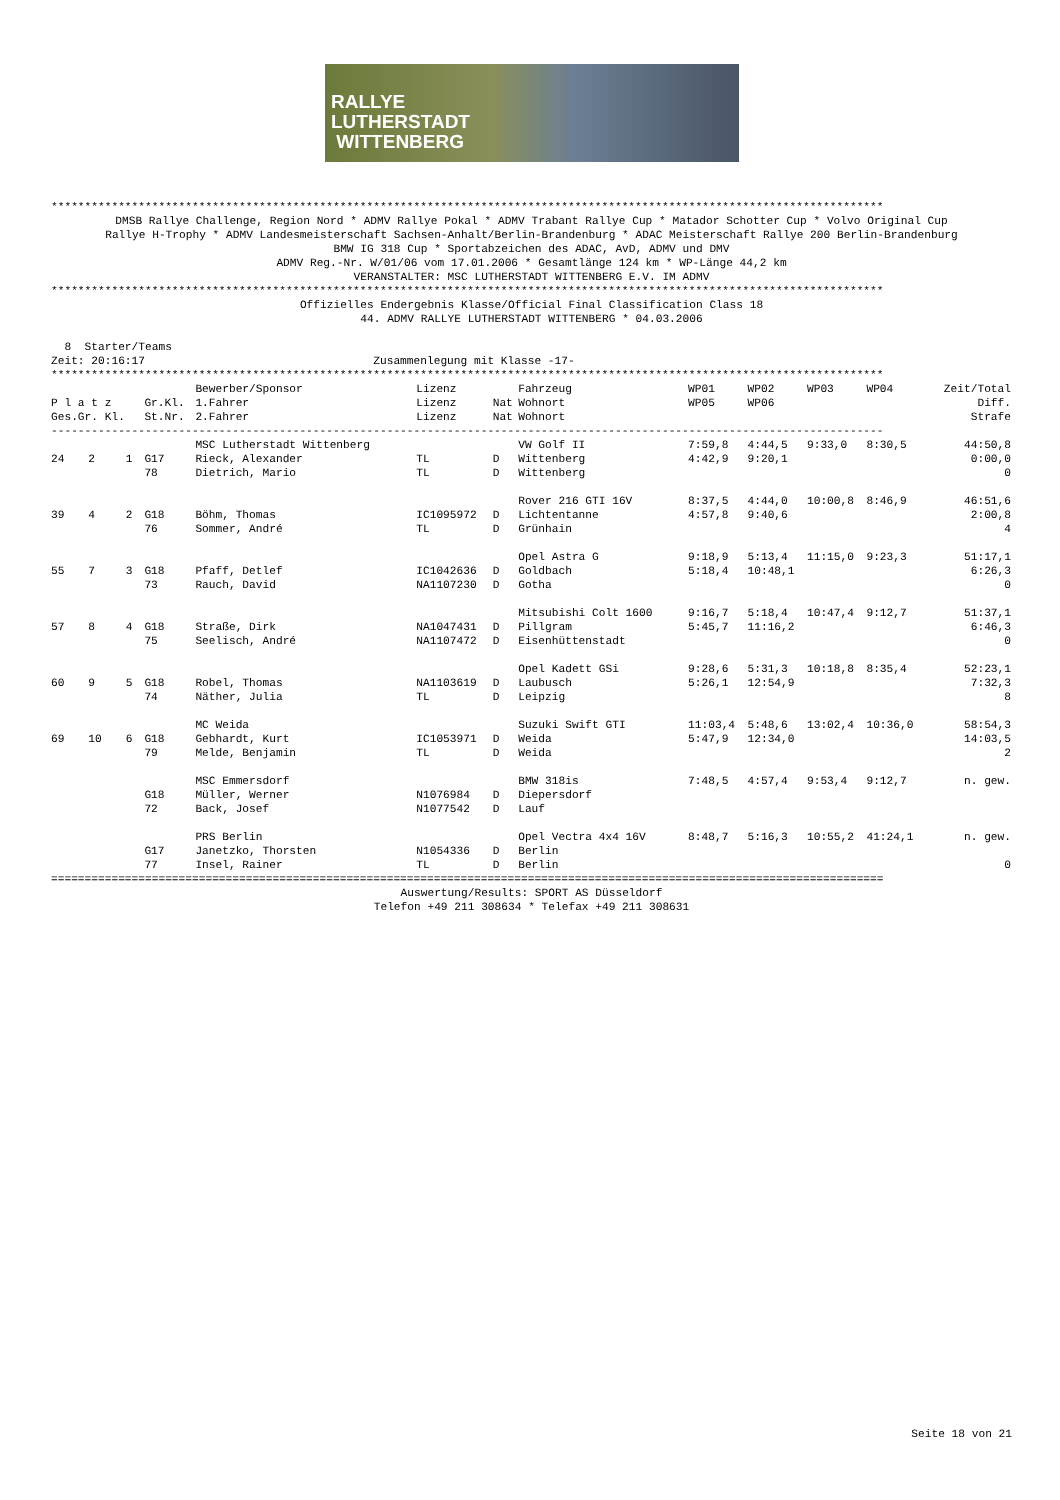RALLYE
LUTHERSTADT
WITTENBERG
****************************************************************************************************************************
DMSB Rallye Challenge, Region Nord * ADMV Rallye Pokal * ADMV Trabant Rallye Cup * Matador Schotter Cup * Volvo Original Cup
Rallye H-Trophy * ADMV Landesmeisterschaft Sachsen-Anhalt/Berlin-Brandenburg * ADAC Meisterschaft Rallye 200 Berlin-Brandenburg
BMW IG 318 Cup * Sportabzeichen des ADAC, AvD, ADMV und DMV
ADMV Reg.-Nr. W/01/06 vom 17.01.2006 * Gesamtlänge 124 km * WP-Länge 44,2 km
VERANSTALTER: MSC LUTHERSTADT WITTENBERG E.V. IM ADMV
****************************************************************************************************************************
Offizielles Endergebnis Klasse/Official Final Classification Class 18
44. ADMV RALLYE LUTHERSTADT WITTENBERG * 04.03.2006
  8  Starter/Teams
Zeit: 20:16:17                                  Zusammenlegung mit Klasse -17-
****************************************************************************************************************************
| | | | | Bewerber/Sponsor | Lizenz | | Fahrzeug | WP01 | WP02 | WP03 | WP04 | Zeit/Total |
| --- | --- | --- | --- | --- | --- | --- | --- | --- | --- | --- | --- | --- |
| P l a t z | | | Gr.Kl. | 1.Fahrer | Lizenz | Nat | Wohnort | WP05 | WP06 | | | Diff. |
| Ges.Gr. Kl. | | | St.Nr. | 2.Fahrer | Lizenz | Nat | Wohnort | | | | | Strafe |
| ---------------------------------------------------------------------------------------------------------------------------- | | | | | | | | | | | | |
| | | | | MSC Lutherstadt Wittenberg | | | VW Golf II | 7:59,8 | 4:44,5 | 9:33,0 | 8:30,5 | 44:50,8 |
| 24 | 2 | 1 | G17 | Rieck, Alexander | TL | D | Wittenberg | 4:42,9 | 9:20,1 | | | 0:00,0 |
| | | | 78 | Dietrich, Mario | TL | D | Wittenberg | | | | | 0 |
| | | | | | | | Rover 216 GTI 16V | 8:37,5 | 4:44,0 | 10:00,8 | 8:46,9 | 46:51,6 |
| 39 | 4 | 2 | G18 | Böhm, Thomas | IC1095972 | D | Lichtentanne | 4:57,8 | 9:40,6 | | | 2:00,8 |
| | | | 76 | Sommer, André | TL | D | Grünhain | | | | | 4 |
| | | | | | | | Opel Astra G | 9:18,9 | 5:13,4 | 11:15,0 | 9:23,3 | 51:17,1 |
| 55 | 7 | 3 | G18 | Pfaff, Detlef | IC1042636 | D | Goldbach | 5:18,4 | 10:48,1 | | | 6:26,3 |
| | | | 73 | Rauch, David | NA1107230 | D | Gotha | | | | | 0 |
| | | | | | | | Mitsubishi Colt 1600 | 9:16,7 | 5:18,4 | 10:47,4 | 9:12,7 | 51:37,1 |
| 57 | 8 | 4 | G18 | Straße, Dirk | NA1047431 | D | Pillgram | 5:45,7 | 11:16,2 | | | 6:46,3 |
| | | | 75 | Seelisch, André | NA1107472 | D | Eisenhüttenstadt | | | | | 0 |
| | | | | | | | Opel Kadett GSi | 9:28,6 | 5:31,3 | 10:18,8 | 8:35,4 | 52:23,1 |
| 60 | 9 | 5 | G18 | Robel, Thomas | NA1103619 | D | Laubusch | 5:26,1 | 12:54,9 | | | 7:32,3 |
| | | | 74 | Näther, Julia | TL | D | Leipzig | | | | | 8 |
| | | | | MC Weida | | | Suzuki Swift GTI | 11:03,4 | 5:48,6 | 13:02,4 | 10:36,0 | 58:54,3 |
| 69 | 10 | 6 | G18 | Gebhardt, Kurt | IC1053971 | D | Weida | 5:47,9 | 12:34,0 | | | 14:03,5 |
| | | | 79 | Melde, Benjamin | TL | D | Weida | | | | | 2 |
| | | | | MSC Emmersdorf | | | BMW 318is | 7:48,5 | 4:57,4 | 9:53,4 | 9:12,7 | n. gew. |
| | | | G18 | Müller, Werner | N1076984 | D | Diepersdorf | | | | | |
| | | | 72 | Back, Josef | N1077542 | D | Lauf | | | | | |
| | | | | PRS Berlin | | | Opel Vectra 4x4 16V | 8:48,7 | 5:16,3 | 10:55,2 | 41:24,1 | n. gew. |
| | | | G17 | Janetzko, Thorsten | N1054336 | D | Berlin | | | | | |
| | | | 77 | Insel, Rainer | TL | D | Berlin | | | | | 0 |
============================================================================================================================
Auswertung/Results: SPORT AS Düsseldorf
Telefon +49 211 308634 * Telefax +49 211 308631
Seite 18 von 21